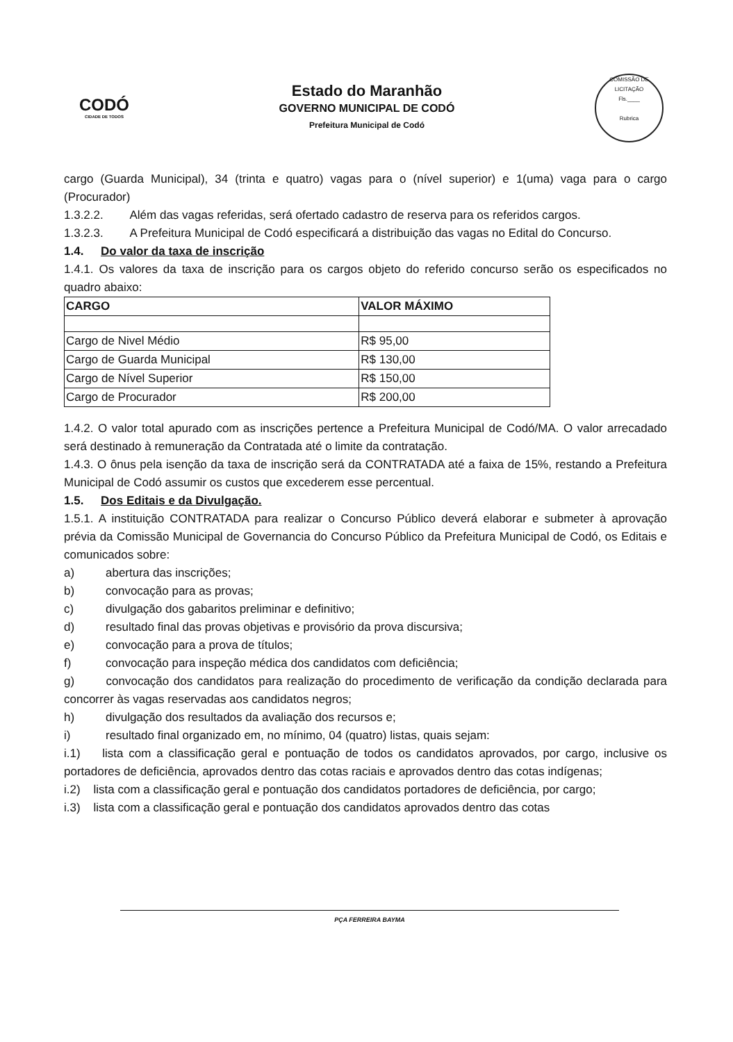CODÓ
CIDADE DE TODOS
Estado do Maranhão
GOVERNO MUNICIPAL DE CODÓ
Prefeitura Municipal de Codó
COMISSÃO DE LICITAÇÃO
Fls.____
Rubrica
cargo (Guarda Municipal), 34 (trinta e quatro) vagas para o (nível superior) e 1(uma) vaga para o cargo (Procurador)
1.3.2.2. Além das vagas referidas, será ofertado cadastro de reserva para os referidos cargos.
1.3.2.3. A Prefeitura Municipal de Codó especificará a distribuição das vagas no Edital do Concurso.
1.4. Do valor da taxa de inscrição
1.4.1. Os valores da taxa de inscrição para os cargos objeto do referido concurso serão os especificados no quadro abaixo:
| CARGO | VALOR MÁXIMO |
| --- | --- |
| Cargo de Nivel Médio | R$ 95,00 |
| Cargo de Guarda Municipal | R$ 130,00 |
| Cargo de Nível Superior | R$ 150,00 |
| Cargo de Procurador | R$ 200,00 |
1.4.2. O valor total apurado com as inscrições pertence a Prefeitura Municipal de Codó/MA. O valor arrecadado será destinado à remuneração da Contratada até o limite da contratação.
1.4.3. O ônus pela isenção da taxa de inscrição será da CONTRATADA até a faixa de 15%, restando a Prefeitura Municipal de Codó assumir os custos que excederem esse percentual.
1.5. Dos Editais e da Divulgação.
1.5.1. A instituição CONTRATADA para realizar o Concurso Público deverá elaborar e submeter à aprovação prévia da Comissão Municipal de Governancia do Concurso Público da Prefeitura Municipal de Codó, os Editais e comunicados sobre:
a) abertura das inscrições;
b) convocação para as provas;
c) divulgação dos gabaritos preliminar e definitivo;
d) resultado final das provas objetivas e provisório da prova discursiva;
e) convocação para a prova de títulos;
f) convocação para inspeção médica dos candidatos com deficiência;
g) convocação dos candidatos para realização do procedimento de verificação da condição declarada para concorrer às vagas reservadas aos candidatos negros;
h) divulgação dos resultados da avaliação dos recursos e;
i) resultado final organizado em, no mínimo, 04 (quatro) listas, quais sejam:
i.1) lista com a classificação geral e pontuação de todos os candidatos aprovados, por cargo, inclusive os portadores de deficiência, aprovados dentro das cotas raciais e aprovados dentro das cotas indígenas;
i.2) lista com a classificação geral e pontuação dos candidatos portadores de deficiência, por cargo;
i.3) lista com a classificação geral e pontuação dos candidatos aprovados dentro das cotas
PÇA FERREIRA BAYMA